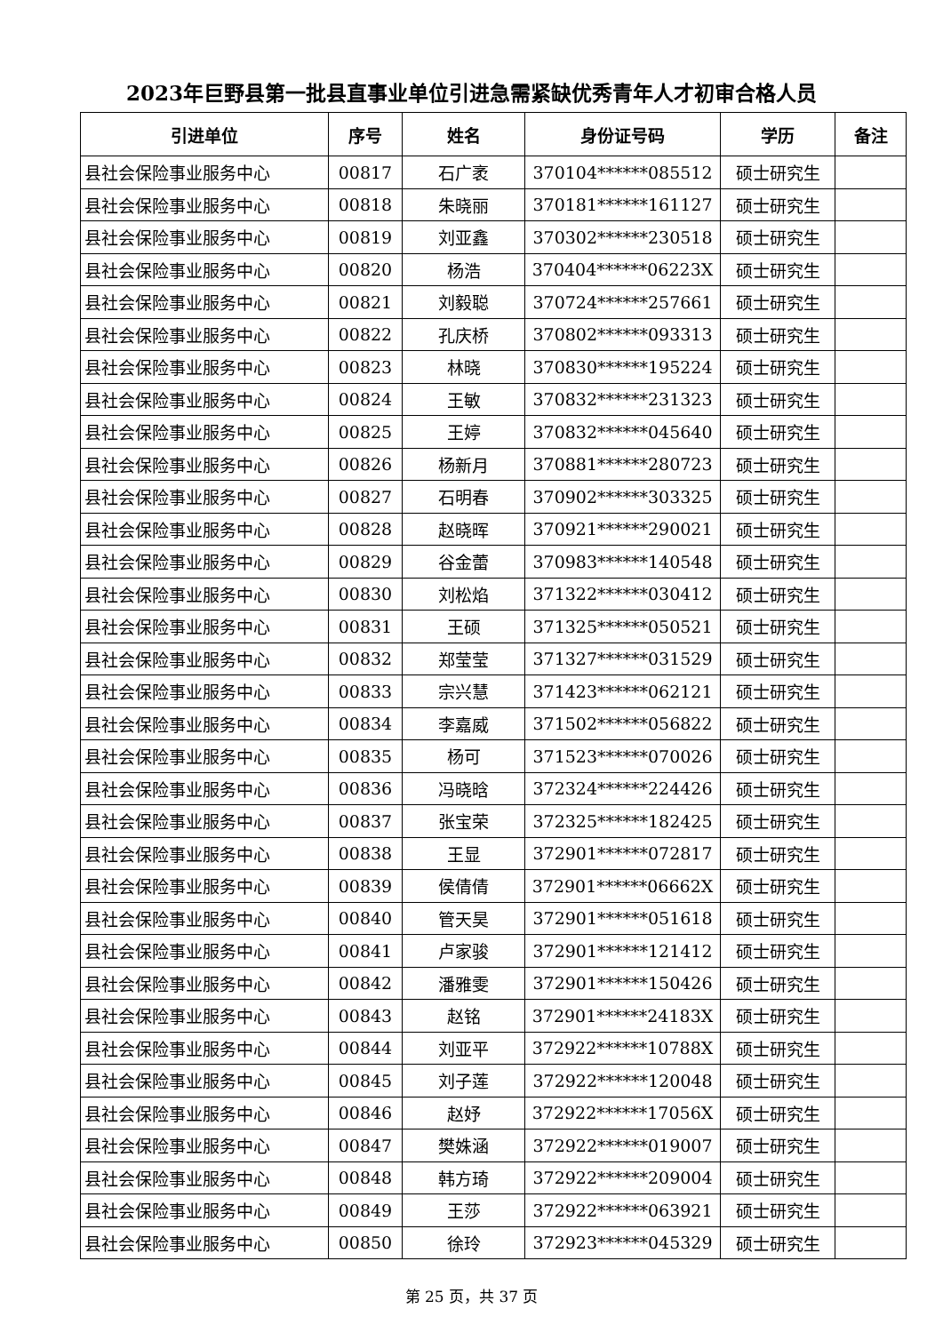2023年巨野县第一批县直事业单位引进急需紧缺优秀青年人才初审合格人员
| 引进单位 | 序号 | 姓名 | 身份证号码 | 学历 | 备注 |
| --- | --- | --- | --- | --- | --- |
| 县社会保险事业服务中心 | 00817 | 石广袤 | 370104******085512 | 硕士研究生 | |
| 县社会保险事业服务中心 | 00818 | 朱晓丽 | 370181******161127 | 硕士研究生 | |
| 县社会保险事业服务中心 | 00819 | 刘亚鑫 | 370302******230518 | 硕士研究生 | |
| 县社会保险事业服务中心 | 00820 | 杨浩 | 370404******06223X | 硕士研究生 | |
| 县社会保险事业服务中心 | 00821 | 刘毅聪 | 370724******257661 | 硕士研究生 | |
| 县社会保险事业服务中心 | 00822 | 孔庆桥 | 370802******093313 | 硕士研究生 | |
| 县社会保险事业服务中心 | 00823 | 林晓 | 370830******195224 | 硕士研究生 | |
| 县社会保险事业服务中心 | 00824 | 王敏 | 370832******231323 | 硕士研究生 | |
| 县社会保险事业服务中心 | 00825 | 王婷 | 370832******045640 | 硕士研究生 | |
| 县社会保险事业服务中心 | 00826 | 杨新月 | 370881******280723 | 硕士研究生 | |
| 县社会保险事业服务中心 | 00827 | 石明春 | 370902******303325 | 硕士研究生 | |
| 县社会保险事业服务中心 | 00828 | 赵晓晖 | 370921******290021 | 硕士研究生 | |
| 县社会保险事业服务中心 | 00829 | 谷金蕾 | 370983******140548 | 硕士研究生 | |
| 县社会保险事业服务中心 | 00830 | 刘松焰 | 371322******030412 | 硕士研究生 | |
| 县社会保险事业服务中心 | 00831 | 王硕 | 371325******050521 | 硕士研究生 | |
| 县社会保险事业服务中心 | 00832 | 郑莹莹 | 371327******031529 | 硕士研究生 | |
| 县社会保险事业服务中心 | 00833 | 宗兴慧 | 371423******062121 | 硕士研究生 | |
| 县社会保险事业服务中心 | 00834 | 李嘉威 | 371502******056822 | 硕士研究生 | |
| 县社会保险事业服务中心 | 00835 | 杨可 | 371523******070026 | 硕士研究生 | |
| 县社会保险事业服务中心 | 00836 | 冯晓晗 | 372324******224426 | 硕士研究生 | |
| 县社会保险事业服务中心 | 00837 | 张宝荣 | 372325******182425 | 硕士研究生 | |
| 县社会保险事业服务中心 | 00838 | 王显 | 372901******072817 | 硕士研究生 | |
| 县社会保险事业服务中心 | 00839 | 侯倩倩 | 372901******06662X | 硕士研究生 | |
| 县社会保险事业服务中心 | 00840 | 管天昊 | 372901******051618 | 硕士研究生 | |
| 县社会保险事业服务中心 | 00841 | 卢家骏 | 372901******121412 | 硕士研究生 | |
| 县社会保险事业服务中心 | 00842 | 潘雅雯 | 372901******150426 | 硕士研究生 | |
| 县社会保险事业服务中心 | 00843 | 赵铭 | 372901******24183X | 硕士研究生 | |
| 县社会保险事业服务中心 | 00844 | 刘亚平 | 372922******10788X | 硕士研究生 | |
| 县社会保险事业服务中心 | 00845 | 刘子莲 | 372922******120048 | 硕士研究生 | |
| 县社会保险事业服务中心 | 00846 | 赵妤 | 372922******17056X | 硕士研究生 | |
| 县社会保险事业服务中心 | 00847 | 樊姝涵 | 372922******019007 | 硕士研究生 | |
| 县社会保险事业服务中心 | 00848 | 韩方琦 | 372922******209004 | 硕士研究生 | |
| 县社会保险事业服务中心 | 00849 | 王莎 | 372922******063921 | 硕士研究生 | |
| 县社会保险事业服务中心 | 00850 | 徐玲 | 372923******045329 | 硕士研究生 | |
第 25 页，共 37 页